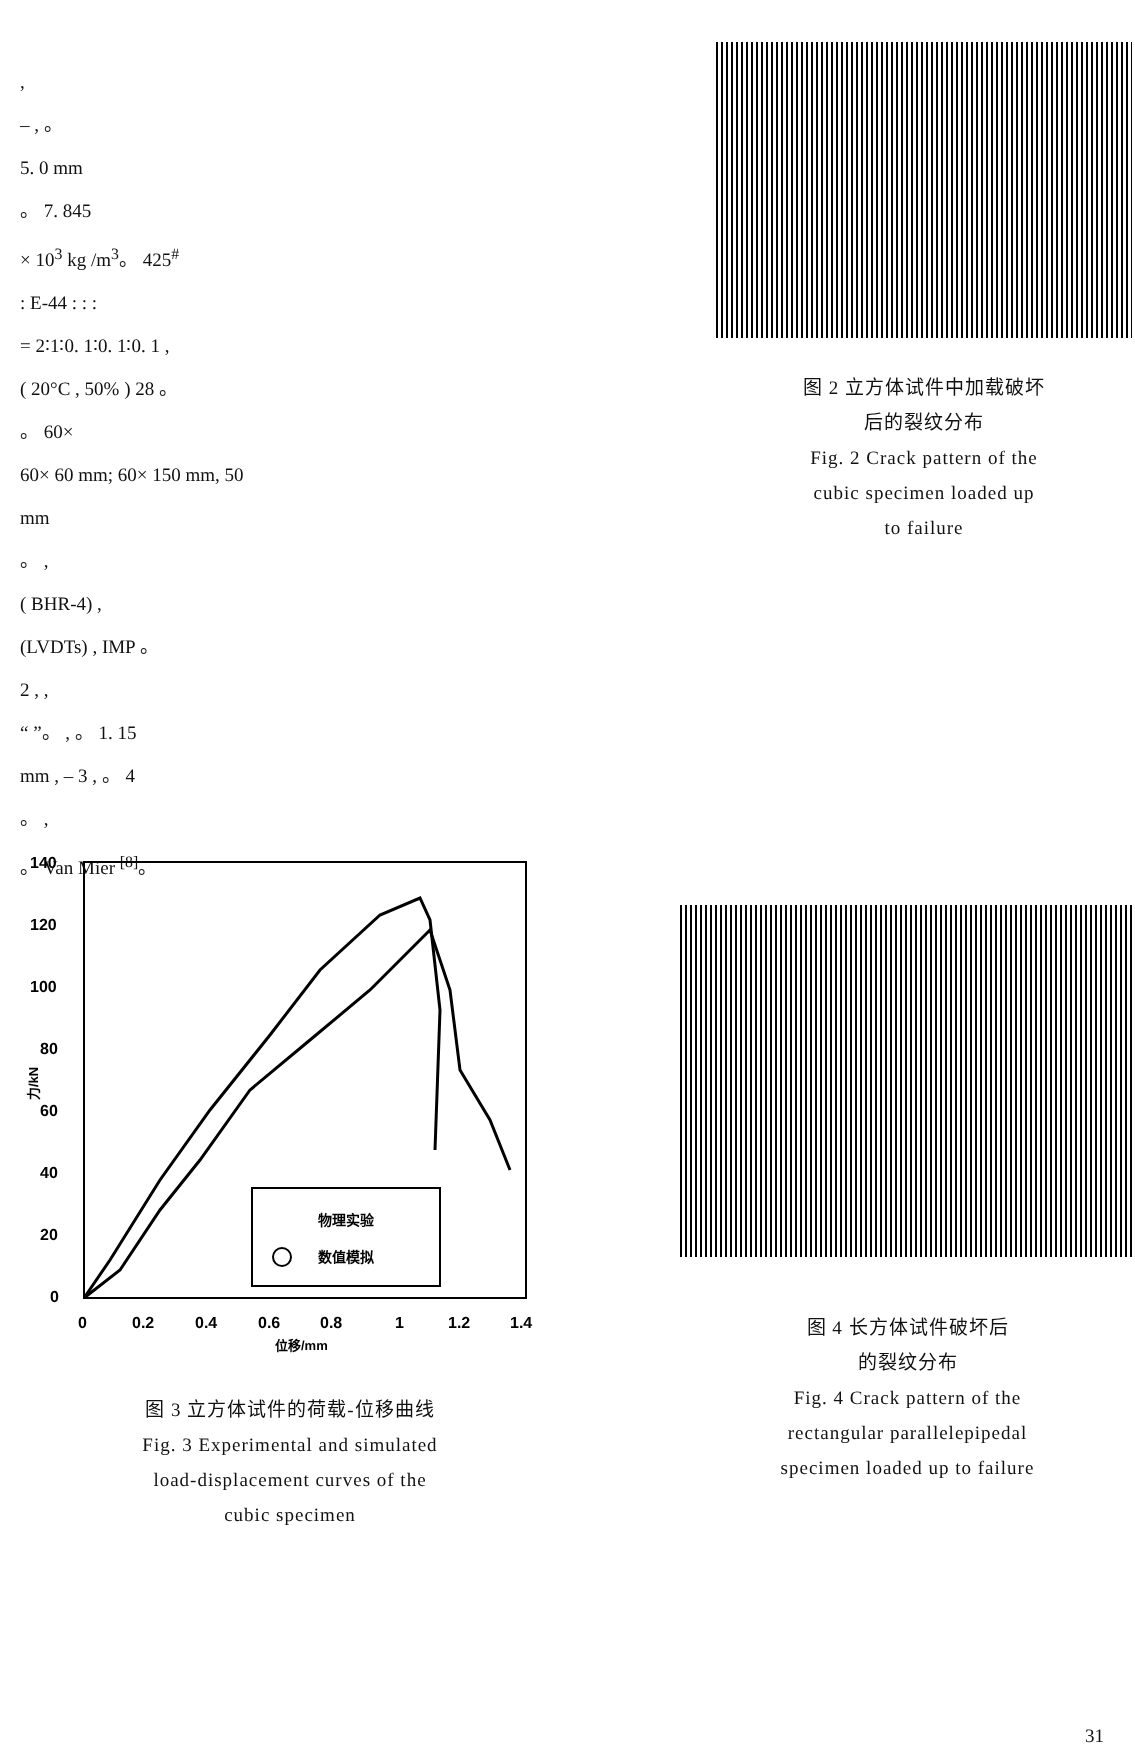,
– , 。
5. 0 mm
。 7. 845
× 10<sup>3</sup> kg /m<sup>3</sup>。 425<sup>#</sup>
: E-44 : : :
= 2∶1∶0. 1∶0. 1∶0. 1 ,
( 20°C , 50% ) 28 。
。 60×
60× 60 mm; 60× 150 mm, 50
mm
。 ,
( BHR-4) ,
(LVDTs) , IMP 。
2 , ,
“ ”。 , 。 1. 15
mm , – 3 , 。 4
。 ,
。 Van Mier <sup>[8]</sup>。
图 2 立方体试件中加载破坏
后的裂纹分布
Fig. 2 Crack pattern of the
cubic specimen loaded up
to failure
140
120
100
80
60
40
20
0
0
0.2
0.4
0.6
0.8
1
1.2
1.4
位移/mm
力/kN
物理实验
数值模拟
图 3 立方体试件的荷载-位移曲线
Fig. 3 Experimental and simulated
load-displacement curves of the
cubic specimen
图 4 长方体试件破坏后
的裂纹分布
Fig. 4 Crack pattern of the
rectangular parallelepipedal
specimen loaded up to failure
31